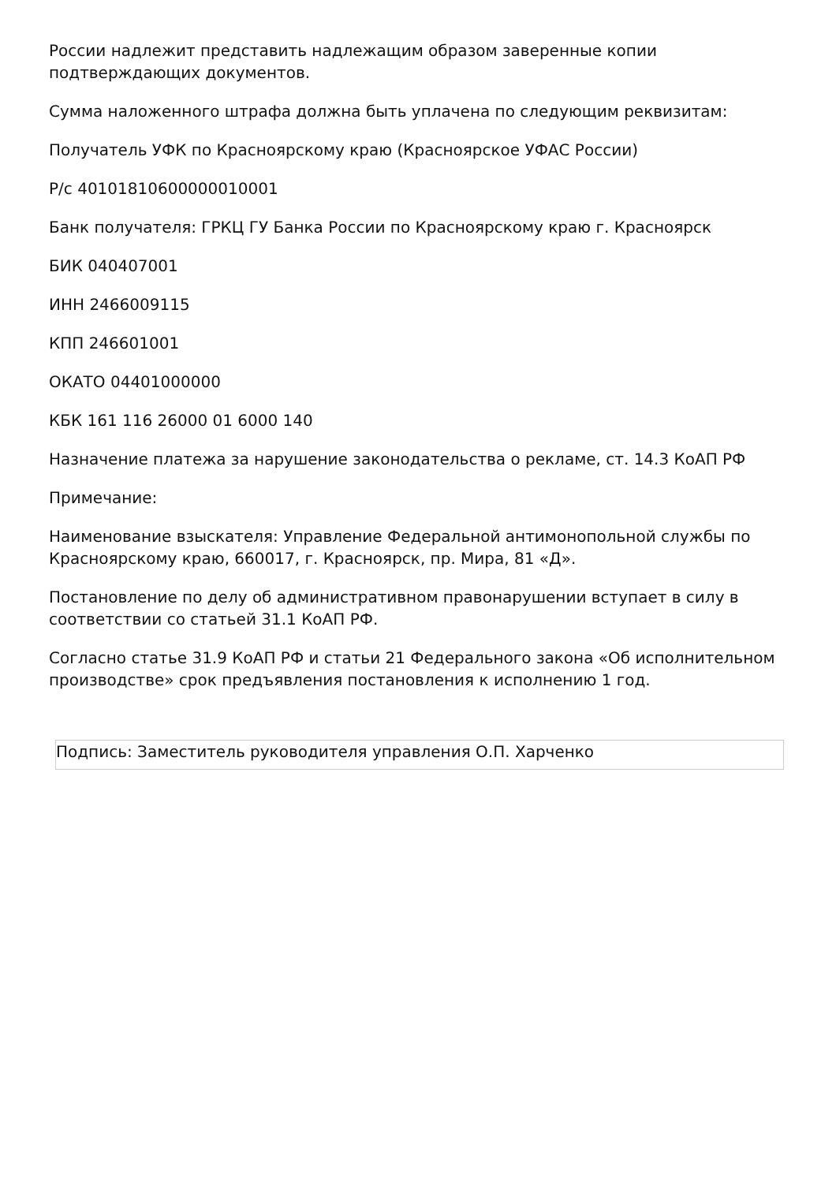России надлежит представить надлежащим образом заверенные копии подтверждающих документов.
Сумма наложенного штрафа должна быть уплачена по следующим реквизитам:
Получатель УФК по Красноярскому краю (Красноярское УФАС России)
Р/с 40101810600000010001
Банк получателя: ГРКЦ ГУ Банка России по Красноярскому краю г. Красноярск
БИК 040407001
ИНН 2466009115
КПП 246601001
ОКАТО 04401000000
КБК 161 116 26000 01 6000 140
Назначение платежа за нарушение законодательства о рекламе, ст. 14.3 КоАП РФ
Примечание:
Наименование взыскателя: Управление Федеральной антимонопольной службы по Красноярскому краю, 660017, г. Красноярск, пр. Мира, 81 «Д».
Постановление по делу об административном правонарушении вступает в силу в соответствии со статьей 31.1 КоАП РФ.
Согласно статье 31.9 КоАП РФ и статьи 21 Федерального закона «Об исполнительном производстве» срок предъявления постановления к исполнению 1 год.
Подпись: Заместитель руководителя управления О.П. Харченко